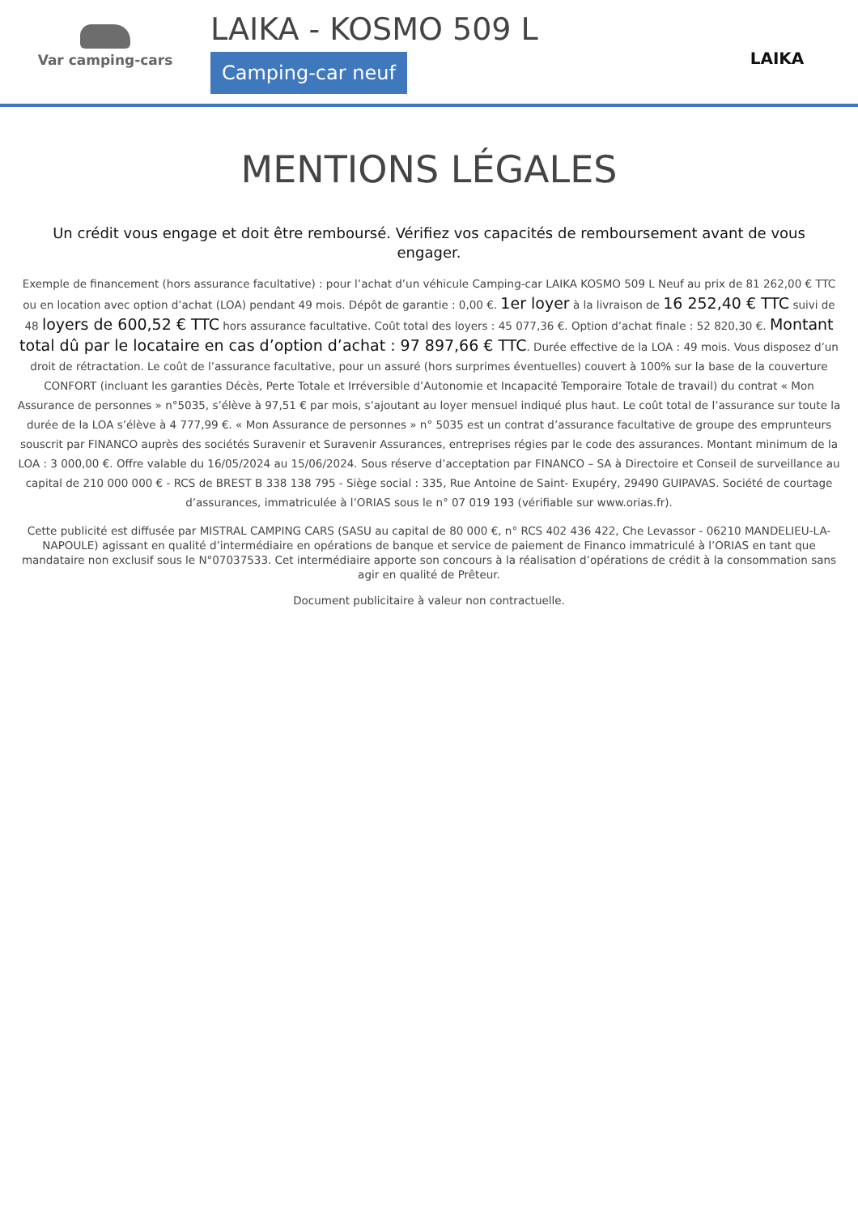Var camping-cars
LAIKA - KOSMO 509 L
Camping-car neuf
LAIKA
MENTIONS LÉGALES
Un crédit vous engage et doit être remboursé. Vérifiez vos capacités de remboursement avant de vous engager.
Exemple de financement (hors assurance facultative) : pour l’achat d’un véhicule Camping-car LAIKA KOSMO 509 L Neuf au prix de 81 262,00 € TTC ou en location avec option d’achat (LOA) pendant 49 mois. Dépôt de garantie : 0,00 €. 1er loyer à la livraison de 16 252,40 € TTC suivi de 48 loyers de 600,52 € TTC hors assurance facultative. Coût total des loyers : 45 077,36 €. Option d’achat finale : 52 820,30 €. Montant total dû par le locataire en cas d’option d’achat : 97 897,66 € TTC. Durée effective de la LOA : 49 mois. Vous disposez d’un droit de rétractation. Le coût de l’assurance facultative, pour un assuré (hors surprimes éventuelles) couvert à 100% sur la base de la couverture CONFORT (incluant les garanties Décès, Perte Totale et Irréversible d’Autonomie et Incapacité Temporaire Totale de travail) du contrat « Mon Assurance de personnes » n°5035, s’élève à 97,51 € par mois, s’ajoutant au loyer mensuel indiqué plus haut. Le coût total de l’assurance sur toute la durée de la LOA s’élève à 4 777,99 €. « Mon Assurance de personnes » n° 5035 est un contrat d’assurance facultative de groupe des emprunteurs souscrit par FINANCO auprès des sociétés Suravenir et Suravenir Assurances, entreprises régies par le code des assurances. Montant minimum de la LOA : 3 000,00 €. Offre valable du 16/05/2024 au 15/06/2024. Sous réserve d’acceptation par FINANCO – SA à Directoire et Conseil de surveillance au capital de 210 000 000 € - RCS de BREST B 338 138 795 - Siège social : 335, Rue Antoine de Saint- Exupéry, 29490 GUIPAVAS. Société de courtage d’assurances, immatriculée à l’ORIAS sous le n° 07 019 193 (vérifiable sur www.orias.fr).
Cette publicité est diffusée par MISTRAL CAMPING CARS (SASU au capital de 80 000 €, n° RCS 402 436 422, Che Levassor - 06210 MANDELIEU-LA-NAPOULE) agissant en qualité d’intermédiaire en opérations de banque et service de paiement de Financo immatriculé à l’ORIAS en tant que mandataire non exclusif sous le N°07037533. Cet intermédiaire apporte son concours à la réalisation d’opérations de crédit à la consommation sans agir en qualité de Prêteur.
Document publicitaire à valeur non contractuelle.